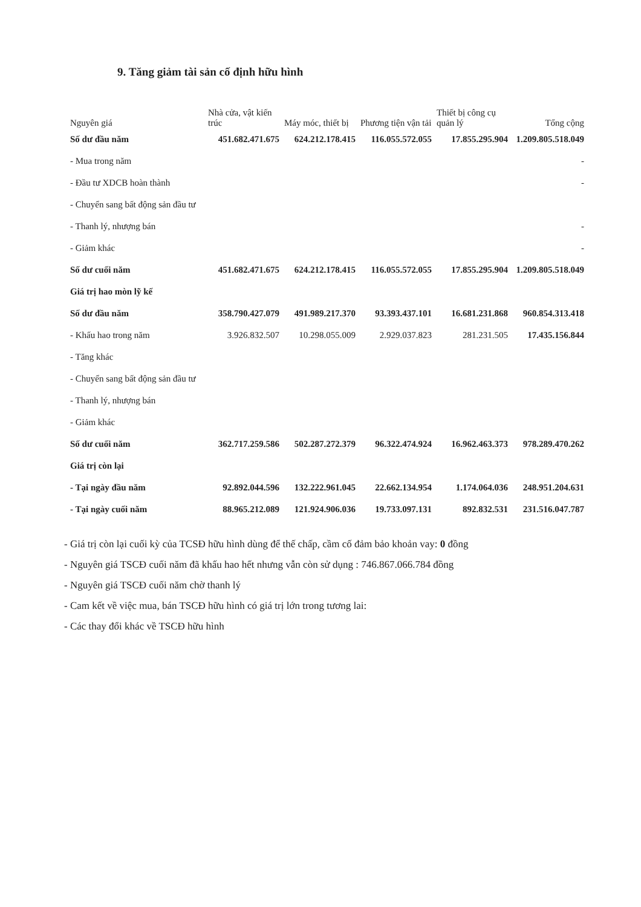9. Tăng giảm tài sản cố định hữu hình
| Nguyên giá | Nhà cửa, vật kiến trúc | Máy móc, thiết bị | Phương tiện vận tải | Thiết bị công cụ quản lý | Tổng cộng |
| --- | --- | --- | --- | --- | --- |
| Số dư đầu năm | 451.682.471.675 | 624.212.178.415 | 116.055.572.055 | 17.855.295.904 | 1.209.805.518.049 |
| - Mua trong năm | | | | | - |
| - Đầu tư XDCB hoàn thành | | | | | - |
| - Chuyển sang bất động sản đầu tư | | | | | |
| - Thanh lý, nhượng bán | | | | | - |
| - Giảm khác | | | | | - |
| Số dư cuối năm | 451.682.471.675 | 624.212.178.415 | 116.055.572.055 | 17.855.295.904 | 1.209.805.518.049 |
| Giá trị hao mòn lỹ kế | | | | | |
| Số dư đầu năm | 358.790.427.079 | 491.989.217.370 | 93.393.437.101 | 16.681.231.868 | 960.854.313.418 |
| - Khấu hao trong năm | 3.926.832.507 | 10.298.055.009 | 2.929.037.823 | 281.231.505 | 17.435.156.844 |
| - Tăng khác | | | | | |
| - Chuyển sang bất động sản đầu tư | | | | | |
| - Thanh lý, nhượng bán | | | | | |
| - Giảm khác | | | | | |
| Số dư cuối năm | 362.717.259.586 | 502.287.272.379 | 96.322.474.924 | 16.962.463.373 | 978.289.470.262 |
| Giá trị còn lại | | | | | |
| - Tại ngày đầu năm | 92.892.044.596 | 132.222.961.045 | 22.662.134.954 | 1.174.064.036 | 248.951.204.631 |
| - Tại ngày cuối năm | 88.965.212.089 | 121.924.906.036 | 19.733.097.131 | 892.832.531 | 231.516.047.787 |
- Giá trị còn lại cuối kỳ của TCSĐ hữu hình dùng để thế chấp, cầm cố đảm bảo khoản vay: 0 đồng
- Nguyên giá TSCĐ cuối năm đã khấu hao hết nhưng vẫn còn sử dụng : 746.867.066.784 đồng
- Nguyên giá TSCĐ cuối năm chờ thanh lý
- Cam kết về việc mua, bán TSCĐ hữu hình có giá trị lớn trong tương lai:
- Các thay đổi khác về TSCĐ hữu hình